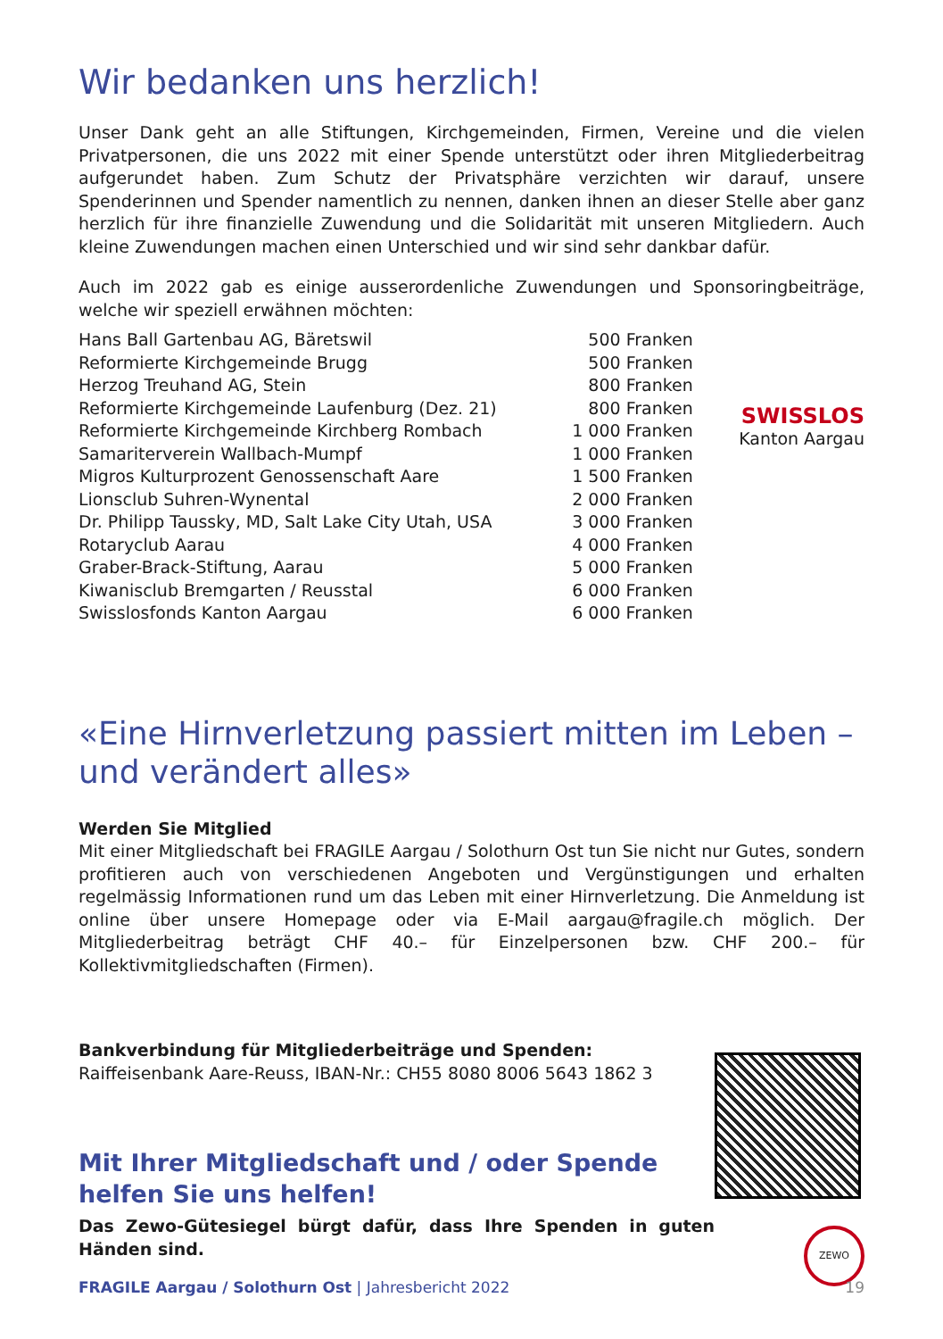Wir bedanken uns herzlich!
Unser Dank geht an alle Stiftungen, Kirchgemeinden, Firmen, Vereine und die vielen Privatpersonen, die uns 2022 mit einer Spende unterstützt oder ihren Mitgliederbeitrag aufgerundet haben. Zum Schutz der Privatsphäre verzichten wir darauf, unsere Spenderinnen und Spender namentlich zu nennen, danken ihnen an dieser Stelle aber ganz herzlich für ihre finanzielle Zuwendung und die Solidarität mit unseren Mitgliedern. Auch kleine Zuwendungen machen einen Unterschied und wir sind sehr dankbar dafür.
Auch im 2022 gab es einige ausserordenliche Zuwendungen und Sponsoringbeiträge, welche wir speziell erwähnen möchten:
| Hans Ball Gartenbau AG, Bäretswil | 500 Franken |
| Reformierte Kirchgemeinde Brugg | 500 Franken |
| Herzog Treuhand AG, Stein | 800 Franken |
| Reformierte Kirchgemeinde Laufenburg (Dez. 21) | 800 Franken |
| Reformierte Kirchgemeinde Kirchberg Rombach | 1 000 Franken |
| Samariterverein Wallbach-Mumpf | 1 000 Franken |
| Migros Kulturprozent Genossenschaft Aare | 1 500 Franken |
| Lionsclub Suhren-Wynental | 2 000 Franken |
| Dr. Philipp Taussky, MD, Salt Lake City Utah, USA | 3 000 Franken |
| Rotaryclub Aarau | 4 000 Franken |
| Graber-Brack-Stiftung, Aarau | 5 000 Franken |
| Kiwanisclub Bremgarten / Reusstal | 6 000 Franken |
| Swisslosfonds Kanton Aargau | 6 000 Franken |
SWISSLOS
Kanton Aargau
«Eine Hirnverletzung passiert mitten im Leben – und verändert alles»
Werden Sie Mitglied
Mit einer Mitgliedschaft bei FRAGILE Aargau / Solothurn Ost tun Sie nicht nur Gutes, sondern profitieren auch von verschiedenen Angeboten und Vergünstigungen und erhalten regelmässig Informationen rund um das Leben mit einer Hirnverletzung. Die Anmeldung ist online über unsere Homepage oder via E-Mail aargau@fragile.ch möglich. Der Mitgliederbeitrag beträgt CHF 40.– für Einzelpersonen bzw. CHF 200.– für Kollektivmitgliedschaften (Firmen).
Bankverbindung für Mitgliederbeiträge und Spenden:
Raiffeisenbank Aare-Reuss, IBAN-Nr.: CH55 8080 8006 5643 1862 3
Mit Ihrer Mitgliedschaft und / oder Spende
helfen Sie uns helfen!
Das Zewo-Gütesiegel bürgt dafür, dass Ihre Spenden in guten Händen sind.
ZEWO
FRAGILE Aargau / Solothurn Ost | Jahresbericht 2022 19